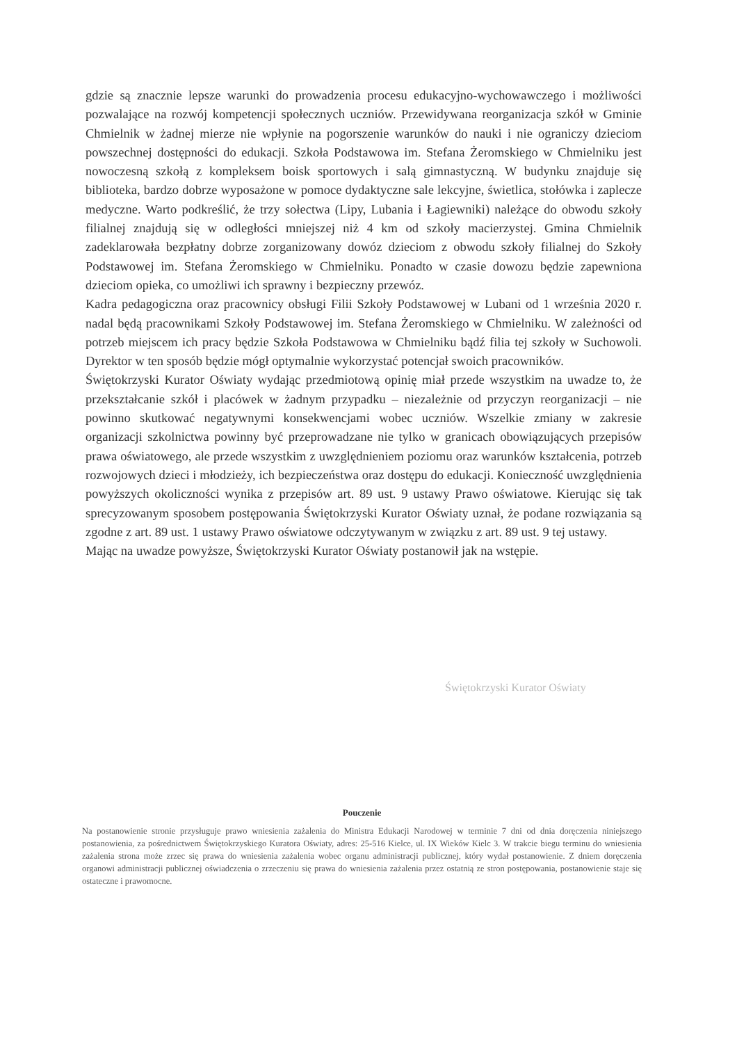gdzie są znacznie lepsze warunki do prowadzenia procesu edukacyjno-wychowawczego i możliwości pozwalające na rozwój kompetencji społecznych uczniów. Przewidywana reorganizacja szkół w Gminie Chmielnik w żadnej mierze nie wpłynie na pogorszenie warunków do nauki i nie ograniczy dzieciom powszechnej dostępności do edukacji. Szkoła Podstawowa im. Stefana Żeromskiego w Chmielniku jest nowoczesną szkołą z kompleksem boisk sportowych i salą gimnastyczną. W budynku znajduje się biblioteka, bardzo dobrze wyposażone w pomoce dydaktyczne sale lekcyjne, świetlica, stołówka i zaplecze medyczne. Warto podkreślić, że trzy sołectwa (Lipy, Lubania i Łagiewniki) należące do obwodu szkoły filialnej znajdują się w odległości mniejszej niż 4 km od szkoły macierzystej. Gmina Chmielnik zadeklarowała bezpłatny dobrze zorganizowany dowóz dzieciom z obwodu szkoły filialnej do Szkoły Podstawowej im. Stefana Żeromskiego w Chmielniku. Ponadto w czasie dowozu będzie zapewniona dzieciom opieka, co umożliwi ich sprawny i bezpieczny przewóz.
Kadra pedagogiczna oraz pracownicy obsługi Filii Szkoły Podstawowej w Lubani od 1 września 2020 r. nadal będą pracownikami Szkoły Podstawowej im. Stefana Żeromskiego w Chmielniku. W zależności od potrzeb miejscem ich pracy będzie Szkoła Podstawowa w Chmielniku bądź filia tej szkoły w Suchowoli. Dyrektor w ten sposób będzie mógł optymalnie wykorzystać potencjał swoich pracowników.
Świętokrzyski Kurator Oświaty wydając przedmiotową opinię miał przede wszystkim na uwadze to, że przekształcanie szkół i placówek w żadnym przypadku – niezależnie od przyczyn reorganizacji – nie powinno skutkować negatywnymi konsekwencjami wobec uczniów. Wszelkie zmiany w zakresie organizacji szkolnictwa powinny być przeprowadzane nie tylko w granicach obowiązujących przepisów prawa oświatowego, ale przede wszystkim z uwzględnieniem poziomu oraz warunków kształcenia, potrzeb rozwojowych dzieci i młodzieży, ich bezpieczeństwa oraz dostępu do edukacji. Konieczność uwzględnienia powyższych okoliczności wynika z przepisów art. 89 ust. 9 ustawy Prawo oświatowe. Kierując się tak sprecyzowanym sposobem postępowania Świętokrzyski Kurator Oświaty uznał, że podane rozwiązania są zgodne z art. 89 ust. 1 ustawy Prawo oświatowe odczytywanym w związku z art. 89 ust. 9 tej ustawy.
Mając na uwadze powyższe, Świętokrzyski Kurator Oświaty postanowił jak na wstępie.
Świętokrzyski Kurator Oświaty
Pouczenie
Na postanowienie stronie przysługuje prawo wniesienia zażalenia do Ministra Edukacji Narodowej w terminie 7 dni od dnia doręczenia niniejszego postanowienia, za pośrednictwem Świętokrzyskiego Kuratora Oświaty, adres: 25-516 Kielce, ul. IX Wieków Kielc 3. W trakcie biegu terminu do wniesienia zażalenia strona może zrzec się prawa do wniesienia zażalenia wobec organu administracji publicznej, który wydał postanowienie. Z dniem doręczenia organowi administracji publicznej oświadczenia o zrzeczeniu się prawa do wniesienia zażalenia przez ostatnią ze stron postępowania, postanowienie staje się ostateczne i prawomocne.